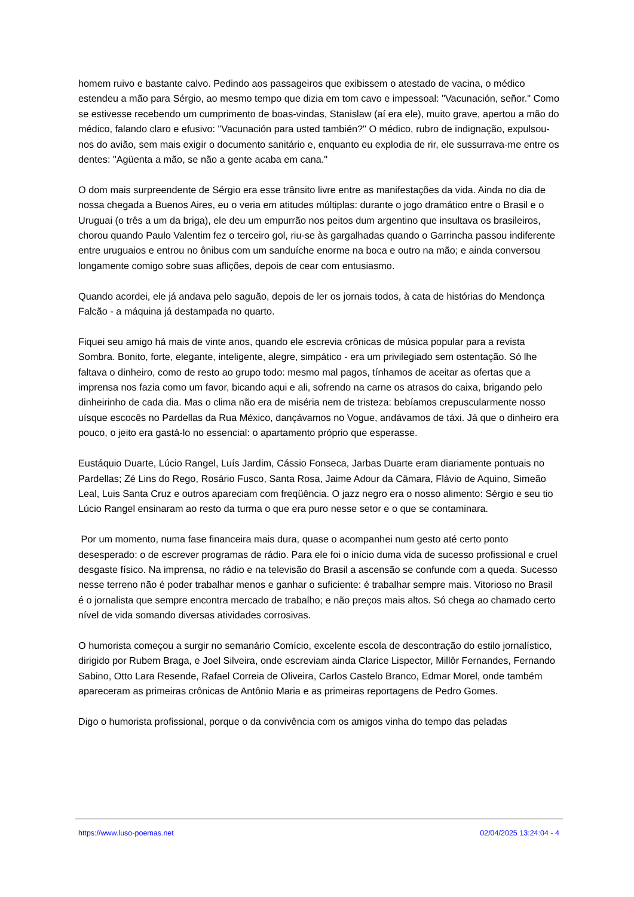homem ruivo e bastante calvo. Pedindo aos passageiros que exibissem o atestado de vacina, o médico estendeu a mão para Sérgio, ao mesmo tempo que dizia em tom cavo e impessoal: "Vacunación, señor." Como se estivesse recebendo um cumprimento de boas-vindas, Stanislaw (aí era ele), muito grave, apertou a mão do médico, falando claro e efusivo: "Vacunación para usted también?" O médico, rubro de indignação, expulsou-nos do avião, sem mais exigir o documento sanitário e, enquanto eu explodia de rir, ele sussurrava-me entre os dentes: "Agüenta a mão, se não a gente acaba em cana."
O dom mais surpreendente de Sérgio era esse trânsito livre entre as manifestações da vida. Ainda no dia de nossa chegada a Buenos Aires, eu o veria em atitudes múltiplas: durante o jogo dramático entre o Brasil e o Uruguai (o três a um da briga), ele deu um empurrão nos peitos dum argentino que insultava os brasileiros, chorou quando Paulo Valentim fez o terceiro gol, riu-se às gargalhadas quando o Garrincha passou indiferente entre uruguaios e entrou no ônibus com um sanduíche enorme na boca e outro na mão; e ainda conversou longamente comigo sobre suas aflições, depois de cear com entusiasmo.
Quando acordei, ele já andava pelo saguão, depois de ler os jornais todos, à cata de histórias do Mendonça Falcão - a máquina já destampada no quarto.
Fiquei seu amigo há mais de vinte anos, quando ele escrevia crônicas de música popular para a revista Sombra. Bonito, forte, elegante, inteligente, alegre, simpático - era um privilegiado sem ostentação. Só lhe faltava o dinheiro, como de resto ao grupo todo: mesmo mal pagos, tínhamos de aceitar as ofertas que a imprensa nos fazia como um favor, bicando aqui e ali, sofrendo na carne os atrasos do caixa, brigando pelo dinheirinho de cada dia. Mas o clima não era de miséria nem de tristeza: bebíamos crepuscularmente nosso uísque escocês no Pardellas da Rua México, dançávamos no Vogue, andávamos de táxi. Já que o dinheiro era pouco, o jeito era gastá-lo no essencial: o apartamento próprio que esperasse.
Eustáquio Duarte, Lúcio Rangel, Luís Jardim, Cássio Fonseca, Jarbas Duarte eram diariamente pontuais no Pardellas; Zé Lins do Rego, Rosário Fusco, Santa Rosa, Jaime Adour da Câmara, Flávio de Aquino, Simeão Leal, Luis Santa Cruz e outros apareciam com freqüência. O jazz negro era o nosso alimento: Sérgio e seu tio Lúcio Rangel ensinaram ao resto da turma o que era puro nesse setor e o que se contaminara.
Por um momento, numa fase financeira mais dura, quase o acompanhei num gesto até certo ponto desesperado: o de escrever programas de rádio. Para ele foi o início duma vida de sucesso profissional e cruel desgaste físico. Na imprensa, no rádio e na televisão do Brasil a ascensão se confunde com a queda. Sucesso nesse terreno não é poder trabalhar menos e ganhar o suficiente: é trabalhar sempre mais. Vitorioso no Brasil é o jornalista que sempre encontra mercado de trabalho; e não preços mais altos. Só chega ao chamado certo nível de vida somando diversas atividades corrosivas.
O humorista começou a surgir no semanário Comício, excelente escola de descontração do estilo jornalístico, dirigido por Rubem Braga, e Joel Silveira, onde escreviam ainda Clarice Lispector, Millôr Fernandes, Fernando Sabino, Otto Lara Resende, Rafael Correia de Oliveira, Carlos Castelo Branco, Edmar Morel, onde também apareceram as primeiras crônicas de Antônio Maria e as primeiras reportagens de Pedro Gomes.
Digo o humorista profissional, porque o da convivência com os amigos vinha do tempo das peladas
https://www.luso-poemas.net 02/04/2025 13:24:04 - 4